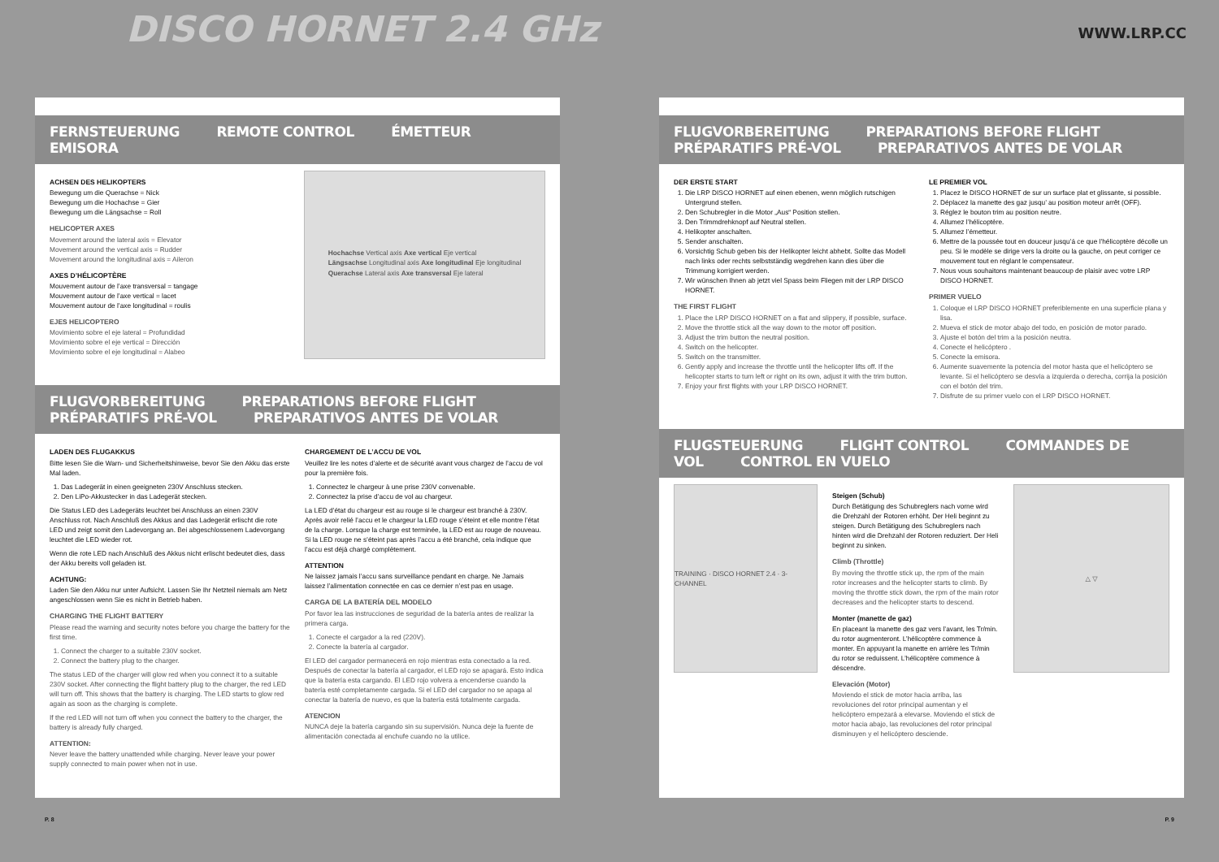DISCO HORNET 2.4 GHz
WWW.LRP.CC
FERNSTEUERUNG REMOTE CONTROL ÉMETTEUR EMISORA
ACHSEN DES HELIKOPTERS
Bewegung um die Querachse = Nick
Bewegung um die Hochachse = Gier
Bewegung um die Längsachse = Roll
HELICOPTER AXES
Movement around the lateral axis = Elevator
Movement around the vertical axis = Rudder
Movement around the longitudinal axis = Aileron
AXES D’HÉLICOPTÈRE
Mouvement autour de l’axe transversal = tangage
Mouvement autour de l’axe vertical = lacet
Mouvement autour de l’axe longitudinal = roulis
EJES HELICOPTERO
Movimiento sobre el eje lateral = Profundidad
Movimiento sobre el eje vertical = Dirección
Movimiento sobre el eje longitudinal = Alabeo
Hochachse Vertical axis Axe vertical Eje vertical
Längsachse Longitudinal axis Axe longitudinal Eje longitudinal
Querachse Lateral axis Axe transversal Eje lateral
FLUGVORBEREITUNG PREPARATIONS BEFORE FLIGHT
PRÉPARATIFS PRÉ-VOL PREPARATIVOS ANTES DE VOLAR
LADEN DES FLUGAKKUS
Bitte lesen Sie die Warn- und Sicherheitshinweise, bevor Sie den Akku das erste Mal laden.
1. Das Ladegerät in einen geeigneten 230V Anschluss stecken.
2. Den LiPo-Akkustecker in das Ladegerät stecken.
Die Status LED des Ladegeräts leuchtet bei Anschluss an einen 230V Anschluss rot. Nach Anschluß des Akkus and das Ladegerät erlischt die rote LED und zeigt somit den Ladevorgang an. Bei abgeschlossenem Ladevorgang leuchtet die LED wieder rot.
Wenn die rote LED nach Anschluß des Akkus nicht erlischt bedeutet dies, dass der Akku bereits voll geladen ist.
ACHTUNG:
Laden Sie den Akku nur unter Aufsicht. Lassen Sie Ihr Netzteil niemals am Netz angeschlossen wenn Sie es nicht in Betrieb haben.
CHARGING THE FLIGHT BATTERY
Please read the warning and security notes before you charge the battery for the first time.
1. Connect the charger to a suitable 230V socket.
2. Connect the battery plug to the charger.
The status LED of the charger will glow red when you connect it to a suitable 230V socket. After connecting the flight battery plug to the charger, the red LED will turn off. This shows that the battery is charging. The LED starts to glow red again as soon as the charging is complete.
If the red LED will not turn off when you connect the battery to the charger, the battery is already fully charged.
ATTENTION:
Never leave the battery unattended while charging. Never leave your power supply connected to main power when not in use.
CHARGEMENT DE L’ACCU DE VOL
Veuillez lire les notes d’alerte et de sécurité avant vous chargez de l’accu de vol pour la première fois.
1. Connectez le chargeur à une prise 230V convenable.
2. Connectez la prise d’accu de vol au chargeur.
La LED d’état du chargeur est au rouge si le chargeur est branché à 230V. Après avoir relié l’accu et le chargeur la LED rouge s’éteint et elle montre l’état de la charge. Lorsque la charge est terminée, la LED est au rouge de nouveau. Si la LED rouge ne s’éteint pas après l’accu a été branché, cela indique que l’accu est déjà chargé complètement.
ATTENTION
Ne laissez jamais l’accu sans surveillance pendant en charge. Ne Jamais laissez l’alimentation connectée en cas ce dernier n’est pas en usage.
CARGA DE LA BATERÍA DEL MODELO
Por favor lea las instrucciones de seguridad de la batería antes de realizar la primera carga.
1. Conecte el cargador a la red (220V).
2. Conecte la batería al cargador.
El LED del cargador permanecerá en rojo mientras esta conectado a la red. Después de conectar la batería al cargador, el LED rojo se apagará. Esto indica que la batería esta cargando. El LED rojo volvera a encenderse cuando la batería esté completamente cargada. Si el LED del cargador no se apaga al conectar la batería de nuevo, es que la batería está totalmente cargada.
ATENCION
NUNCA deje la batería cargando sin su supervisión. Nunca deje la fuente de alimentación conectada al enchufe cuando no la utilice.
FLUGVORBEREITUNG PREPARATIONS BEFORE FLIGHT
PRÉPARATIFS PRÉ-VOL PREPARATIVOS ANTES DE VOLAR
DER ERSTE START
1. Die LRP DISCO HORNET auf einen ebenen, wenn möglich rutschigen Untergrund stellen.
2. Den Schubregler in die Motor „Aus“ Position stellen.
3. Den Trimmdrehknopf auf Neutral stellen.
4. Helikopter anschalten.
5. Sender anschalten.
6. Vorsichtig Schub geben bis der Helikopter leicht abhebt. Sollte das Modell nach links oder rechts selbstständig wegdrehen kann dies über die Trimmung korrigiert werden.
7. Wir wünschen Ihnen ab jetzt viel Spass beim Fliegen mit der LRP DISCO HORNET.
THE FIRST FLIGHT
1. Place the LRP DISCO HORNET on a flat and slippery, if possible, surface.
2. Move the throttle stick all the way down to the motor off position.
3. Adjust the trim button the neutral position.
4. Switch on the helicopter.
5. Switch on the transmitter.
6. Gently apply and increase the throttle until the helicopter lifts off. If the helicopter starts to turn left or right on its own, adjust it with the trim button.
7. Enjoy your first flights with your LRP DISCO HORNET.
LE PREMIER VOL
1. Placez le DISCO HORNET de sur un surface plat et glissante, si possible.
2. Déplacez la manette des gaz jusqu’ au position moteur arrêt (OFF).
3. Réglez le bouton trim au position neutre.
4. Allumez l’hélicoptère.
5. Allumez l’émetteur.
6. Mettre de la poussée tout en douceur jusqu’á ce que l’hélicoptère décolle un peu. Si le modèle se dirige vers la droite ou la gauche, on peut corriger ce mouvement tout en réglant le compensateur.
7. Nous vous souhaitons maintenant beaucoup de plaisir avec votre LRP DISCO HORNET.
PRIMER VUELO
1. Coloque el LRP DISCO HORNET preferiblemente en una superficie plana y lisa.
2. Mueva el stick de motor abajo del todo, en posición de motor parado.
3. Ajuste el botón del trim a la posición neutra.
4. Conecte el helicóptero .
5. Conecte la emisora.
6. Aumente suavemente la potencia del motor hasta que el helicóptero se levante. Si el helicóptero se desvía a izquierda o derecha, corrija la posición con el botón del trim.
7. Disfrute de su primer vuelo con el LRP DISCO HORNET.
FLUGSTEUERUNG FLIGHT CONTROL COMMANDES DE VOL CONTROL EN VUELO
TRAINING · DISCO HORNET 2.4 · 3-CHANNEL
Steigen (Schub)
Durch Betätigung des Schubreglers nach vorne wird die Drehzahl der Rotoren erhöht. Der Heli beginnt zu steigen. Durch Betätigung des Schubreglers nach hinten wird die Drehzahl der Rotoren reduziert. Der Heli beginnt zu sinken.
Climb (Throttle)
By moving the throttle stick up, the rpm of the main rotor increases and the helicopter starts to climb. By moving the throttle stick down, the rpm of the main rotor decreases and the helicopter starts to descend.
Monter (manette de gaz)
En placeant la manette des gaz vers l’avant, les Tr/min. du rotor augmenteront. L’hélicoptère commence à monter. En appuyant la manette en arrière les Tr/min du rotor se reduissent. L’hélicoptère commence à déscendre.
Elevación (Motor)
Moviendo el stick de motor hacia arriba, las revoluciones del rotor principal aumentan y el helicóptero empezará a elevarse. Moviendo el stick de motor hacia abajo, las revoluciones del rotor principal disminuyen y el helicóptero desciende.
△ ▽
P. 8 P. 9